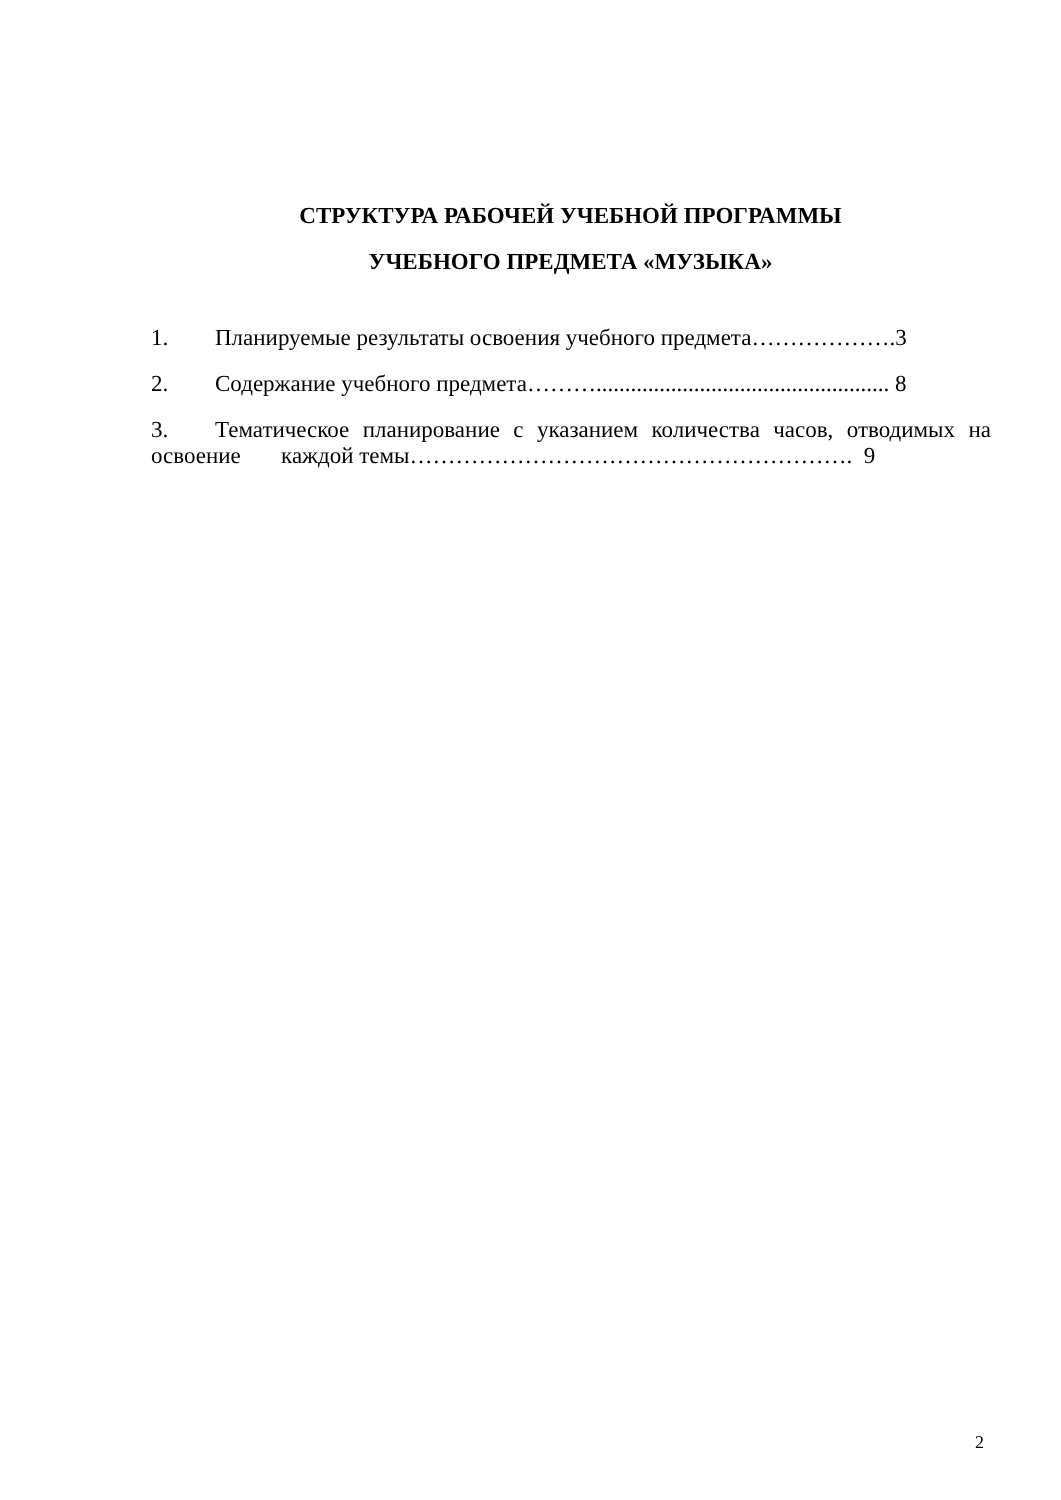СТРУКТУРА РАБОЧЕЙ УЧЕБНОЙ ПРОГРАММЫ
УЧЕБНОГО ПРЕДМЕТА «МУЗЫКА»
1. Планируемые результаты освоения учебного предмета……………….3
2. Содержание учебного предмета………................................................... 8
3. Тематическое планирование с указанием количества часов, отводимых на освоение каждой темы…………………………………………………. 9
2